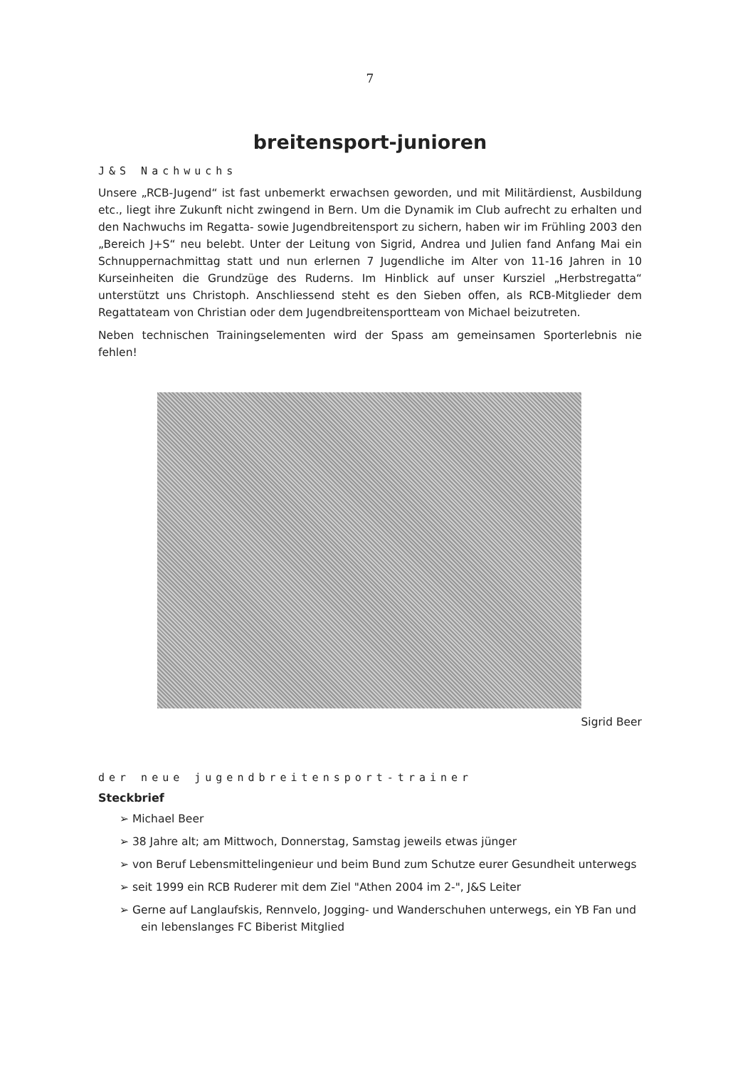7
breitensport-junioren
J&S Nachwuchs
Unsere „RCB-Jugend“ ist fast unbemerkt erwachsen geworden, und mit Militärdienst, Ausbildung etc., liegt ihre Zukunft nicht zwingend in Bern. Um die Dynamik im Club aufrecht zu erhalten und den Nachwuchs im Regatta- sowie Jugendbreitensport zu sichern, haben wir im Frühling 2003 den „Bereich J+S“ neu belebt. Unter der Leitung von Sigrid, Andrea und Julien fand Anfang Mai ein Schnuppernachmittag statt und nun erlernen 7 Jugendliche im Alter von 11-16 Jahren in 10 Kurseinheiten die Grundzüge des Ruderns. Im Hinblick auf unser Kursziel „Herbstregatta“ unterstützt uns Christoph. Anschliessend steht es den Sieben offen, als RCB-Mitglieder dem Regattateam von Christian oder dem Jugendbreitensportteam von Michael beizutreten.
Neben technischen Trainingselementen wird der Spass am gemeinsamen Sporterlebnis nie fehlen!
Sigrid Beer
der neue jugendbreitensport-trainer
Steckbrief
➢ Michael Beer
➢ 38 Jahre alt; am Mittwoch, Donnerstag, Samstag jeweils etwas jünger
➢ von Beruf Lebensmittelingenieur und beim Bund zum Schutze eurer Gesundheit unterwegs
➢ seit 1999 ein RCB Ruderer mit dem Ziel "Athen 2004 im 2-", J&S Leiter
➢ Gerne auf Langlaufskis, Rennvelo, Jogging- und Wanderschuhen unterwegs, ein YB Fan und ein lebenslanges FC Biberist Mitglied